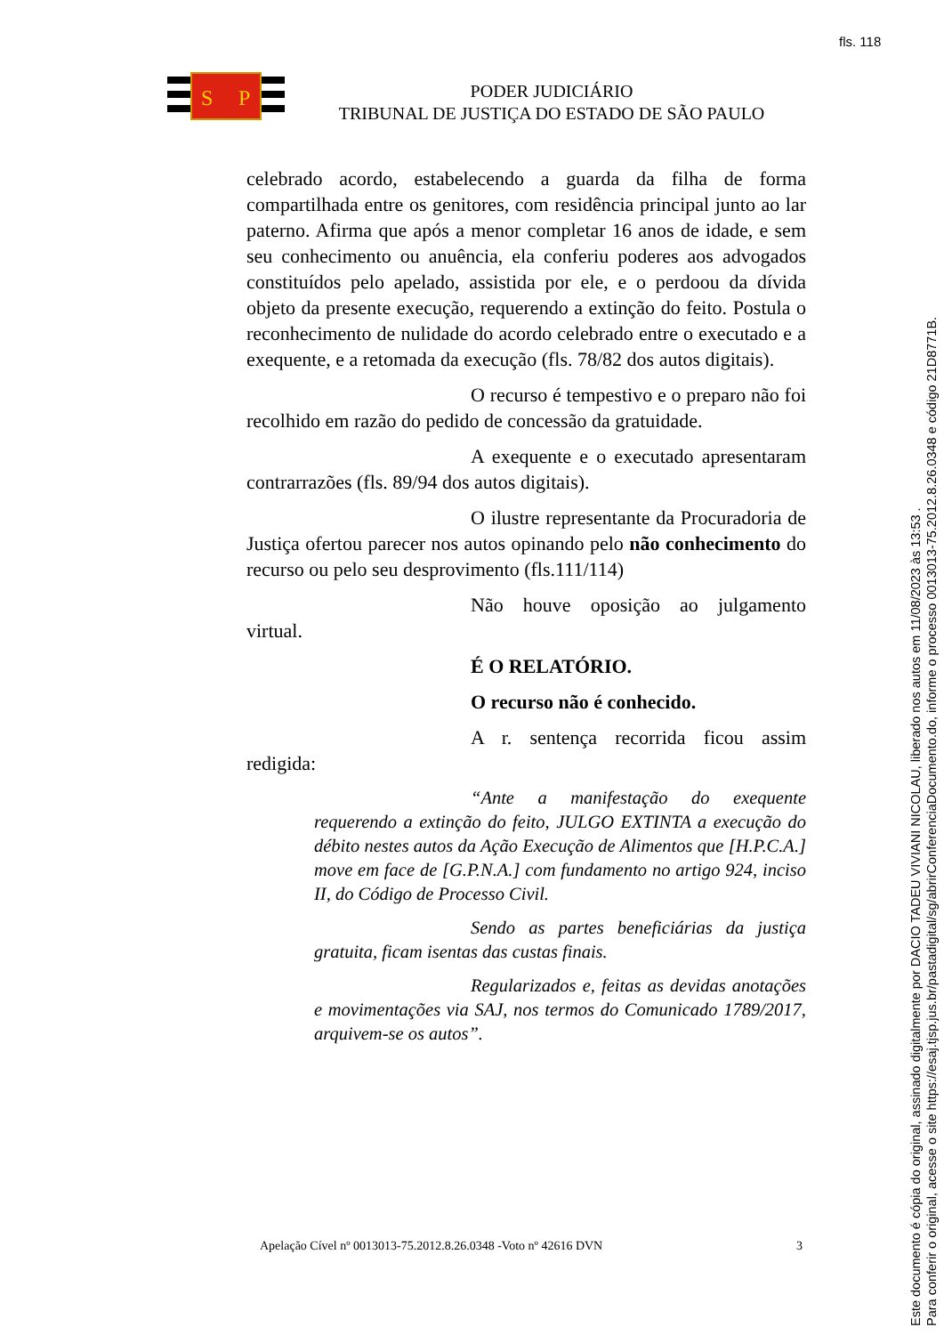fls. 118
S
P
PODER JUDICIÁRIO
TRIBUNAL DE JUSTIÇA DO ESTADO DE SÃO PAULO
celebrado acordo, estabelecendo a guarda da filha de forma compartilhada entre os genitores, com residência principal junto ao lar paterno. Afirma que após a menor completar 16 anos de idade, e sem seu conhecimento ou anuência, ela conferiu poderes aos advogados constituídos pelo apelado, assistida por ele, e o perdoou da dívida objeto da presente execução, requerendo a extinção do feito. Postula o reconhecimento de nulidade do acordo celebrado entre o executado e a exequente, e a retomada da execução (fls. 78/82 dos autos digitais).
O recurso é tempestivo e o preparo não foi recolhido em razão do pedido de concessão da gratuidade.
A exequente e o executado apresentaram contrarrazões (fls. 89/94 dos autos digitais).
O ilustre representante da Procuradoria de Justiça ofertou parecer nos autos opinando pelo não conhecimento do recurso ou pelo seu desprovimento (fls.111/114)
Não houve oposição ao julgamento virtual.
É O RELATÓRIO.
O recurso não é conhecido.
A r. sentença recorrida ficou assim redigida:
“Ante a manifestação do exequente requerendo a extinção do feito, JULGO EXTINTA a execução do débito nestes autos da Ação Execução de Alimentos que [H.P.C.A.] move em face de [G.P.N.A.] com fundamento no artigo 924, inciso II, do Código de Processo Civil.
Sendo as partes beneficiárias da justiça gratuita, ficam isentas das custas finais.
Regularizados e, feitas as devidas anotações e movimentações via SAJ, nos termos do Comunicado 1789/2017, arquivem-se os autos”.
Apelação Cível nº 0013013-75.2012.8.26.0348 -Voto nº 42616 DVN 3
Este documento é cópia do original, assinado digitalmente por DACIO TADEU VIVIANI NICOLAU, liberado nos autos em 11/08/2023 às 13:53 .
Para conferir o original, acesse o site https://esaj.tjsp.jus.br/pastadigital/sg/abrirConferenciaDocumento.do, informe o processo 0013013-75.2012.8.26.0348 e código 21D8771B.